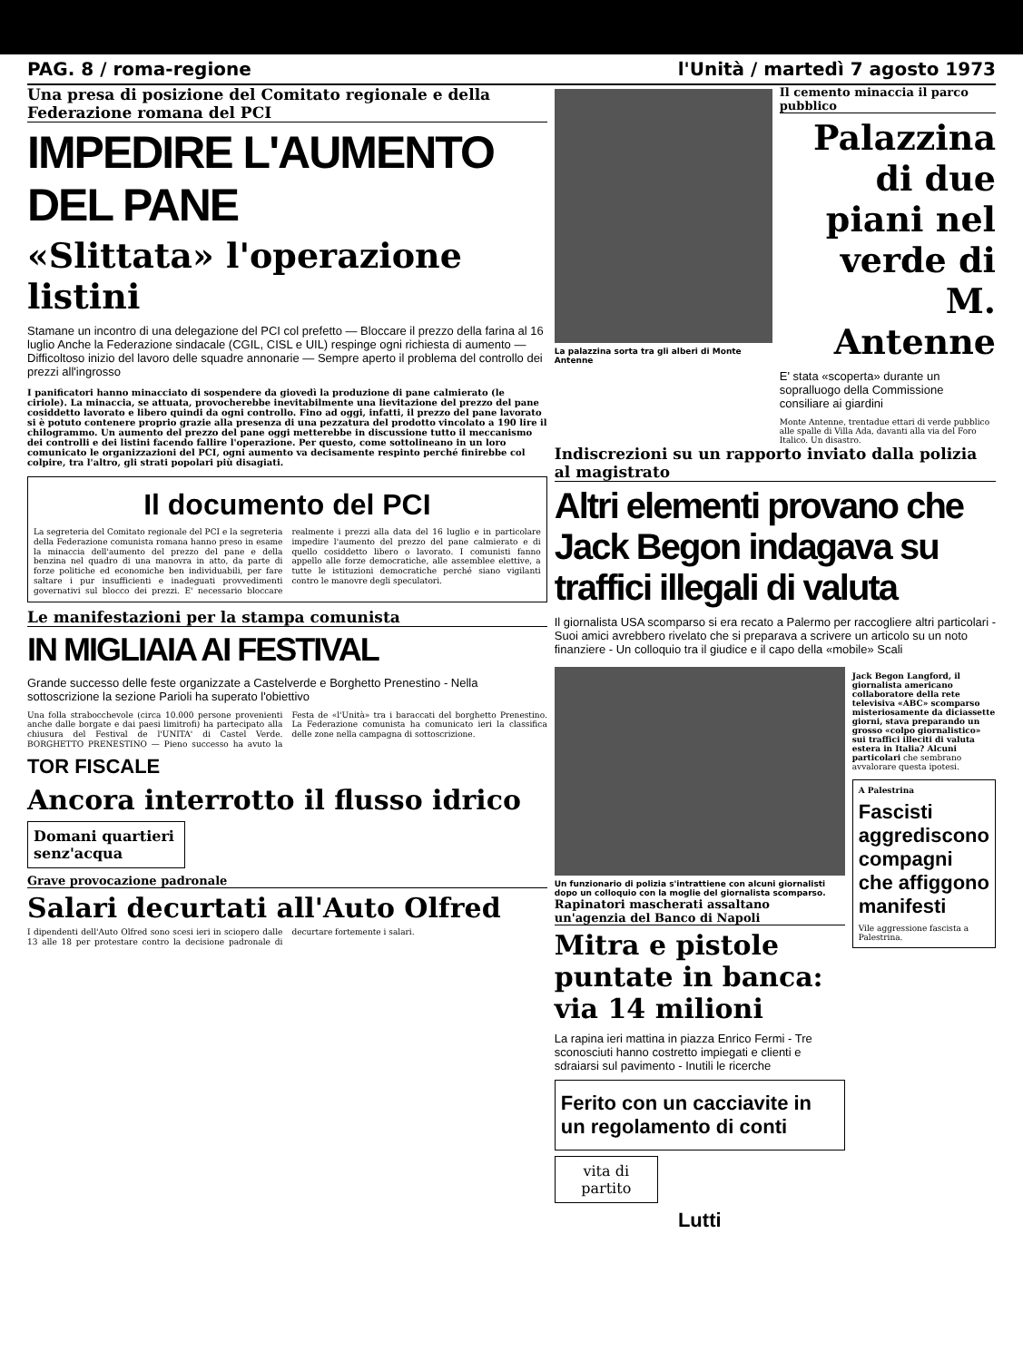PAG. 8 / roma-regione l'Unità / martedì 7 agosto 1973
Una presa di posizione del Comitato regionale e della Federazione romana del PCI
IMPEDIRE L'AUMENTO DEL PANE
«Slittata» l'operazione listini
Stamane un incontro di una delegazione del PCI col prefetto — Bloccare il prezzo della farina al 16 luglio Anche la Federazione sindacale (CGIL, CISL e UIL) respinge ogni richiesta di aumento — Difficoltoso inizio del lavoro delle squadre annonarie — Sempre aperto il problema del controllo dei prezzi all'ingrosso
I panificatori hanno minacciato di sospendere da giovedì la produzione di pane calmierato (le ciriole). La minaccia, se attuata, provocherebbe inevitabilmente una lievitazione del prezzo del pane cosiddetto lavorato e libero quindi da ogni controllo. Fino ad oggi, infatti, il prezzo del pane lavorato si è potuto contenere proprio grazie alla presenza di una pezzatura del prodotto vincolato a 190 lire il chilogrammo. Un aumento del prezzo del pane oggi metterebbe in discussione tutto il meccanismo dei controlli e dei listini facendo fallire l'operazione. Per questo, come sottolineano in un loro comunicato le organizzazioni del PCI, ogni aumento va decisamente respinto perché finirebbe col colpire, tra l'altro, gli strati popolari più disagiati.
Il documento del PCI
La segreteria del Comitato regionale del PCI e la segreteria della Federazione comunista romana hanno preso in esame la minaccia dell'aumento del prezzo del pane e della benzina nel quadro di una manovra in atto, da parte di forze politiche ed economiche ben individuabili, per fare saltare i pur insufficienti e inadeguati provvedimenti governativi sul blocco dei prezzi. E' necessario bloccare realmente i prezzi alla data del 16 luglio e in particolare impedire l'aumento del prezzo del pane calmierato e di quello cosiddetto libero o lavorato. I comunisti fanno appello alle forze democratiche, alle assemblee elettive, a tutte le istituzioni democratiche perché siano vigilanti contro le manovre degli speculatori.
Le manifestazioni per la stampa comunista
IN MIGLIAIA AI FESTIVAL
Grande successo delle feste organizzate a Castelverde e Borghetto Prenestino - Nella sottoscrizione la sezione Parioli ha superato l'obiettivo
Una folla strabocchevole (circa 10.000 persone provenienti anche dalle borgate e dai paesi limitrofi) ha partecipato alla chiusura del Festival de l'UNITA' di Castel Verde. BORGHETTO PRENESTINO — Pieno successo ha avuto la Festa de «l'Unità» tra i baraccati del borghetto Prenestino. La Federazione comunista ha comunicato ieri la classifica delle zone nella campagna di sottoscrizione.
TOR FISCALE
Ancora interrotto il flusso idrico
Domani quartieri senz'acqua
Grave provocazione padronale
Salari decurtati all'Auto Olfred
I dipendenti dell'Auto Olfred sono scesi ieri in sciopero dalle 13 alle 18 per protestare contro la decisione padronale di decurtare fortemente i salari.
La palazzina sorta tra gli alberi di Monte Antenne
Il cemento minaccia il parco pubblico
Palazzina di due piani nel verde di M. Antenne
E' stata «scoperta» durante un sopralluogo della Commissione consiliare ai giardini
Monte Antenne, trentadue ettari di verde pubblico alle spalle di Villa Ada, davanti alla via del Foro Italico. Un disastro.
Indiscrezioni su un rapporto inviato dalla polizia al magistrato
Altri elementi provano che Jack Begon indagava su traffici illegali di valuta
Il giornalista USA scomparso si era recato a Palermo per raccogliere altri particolari - Suoi amici avrebbero rivelato che si preparava a scrivere un articolo su un noto finanziere - Un colloquio tra il giudice e il capo della «mobile» Scali
Un funzionario di polizia s'intrattiene con alcuni giornalisti dopo un colloquio con la moglie del giornalista scomparso.
Rapinatori mascherati assaltano un'agenzia del Banco di Napoli
Mitra e pistole puntate in banca: via 14 milioni
La rapina ieri mattina in piazza Enrico Fermi - Tre sconosciuti hanno costretto impiegati e clienti e sdraiarsi sul pavimento - Inutili le ricerche
Ferito con un cacciavite in un regolamento di conti
vita di partito
Lutti
Jack Begon Langford, il giornalista americano collaboratore della rete televisiva «ABC» scomparso misteriosamente da diciassette giorni, stava preparando un grosso «colpo giornalistico» sui traffici illeciti di valuta estera in Italia? Alcuni particolari che sembrano avvalorare questa ipotesi.
A Palestrina
Fascisti aggrediscono compagni che affiggono manifesti
Vile aggressione fascista a Palestrina.